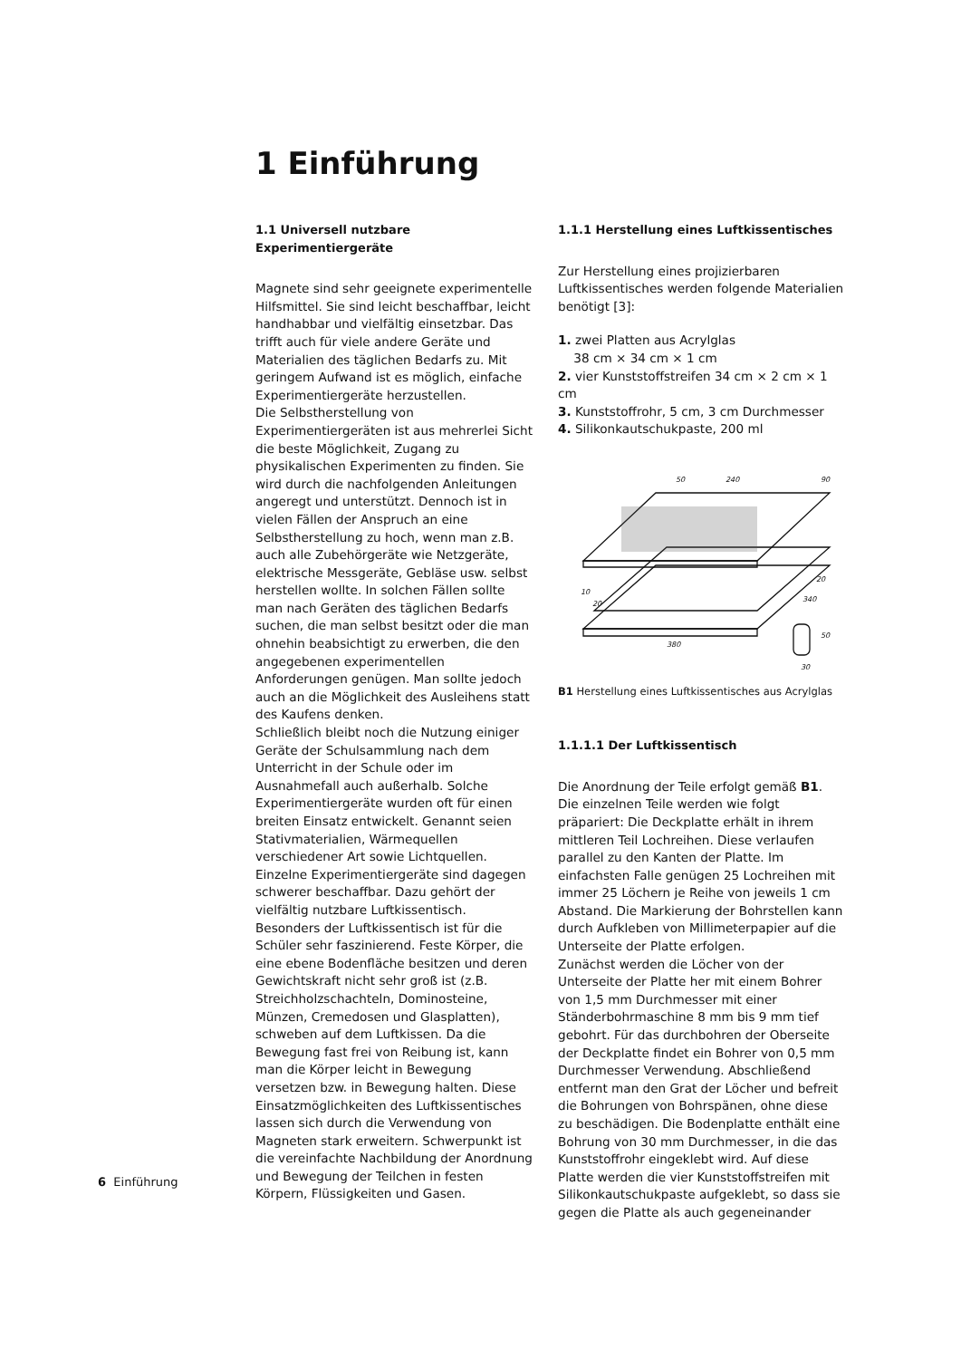1 Einführung
1.1 Universell nutzbare Experimentiergeräte
Magnete sind sehr geeignete experimentelle Hilfsmittel. Sie sind leicht beschaffbar, leicht handhabbar und vielfältig einsetzbar. Das trifft auch für viele andere Geräte und Materialien des täglichen Bedarfs zu. Mit geringem Aufwand ist es möglich, einfache Experimentiergeräte herzustellen.
Die Selbstherstellung von Experimentiergeräten ist aus mehrerlei Sicht die beste Möglichkeit, Zugang zu physikalischen Experimenten zu finden. Sie wird durch die nachfolgenden Anleitungen angeregt und unterstützt. Dennoch ist in vielen Fällen der Anspruch an eine Selbstherstellung zu hoch, wenn man z.B. auch alle Zubehörgeräte wie Netzgeräte, elektrische Messgeräte, Gebläse usw. selbst herstellen wollte. In solchen Fällen sollte man nach Geräten des täglichen Bedarfs suchen, die man selbst besitzt oder die man ohnehin beabsichtigt zu erwerben, die den angegebenen experimentellen Anforderungen genügen. Man sollte jedoch auch an die Möglichkeit des Ausleihens statt des Kaufens denken.
Schließlich bleibt noch die Nutzung einiger Geräte der Schulsammlung nach dem Unterricht in der Schule oder im Ausnahmefall auch außerhalb. Solche Experimentiergeräte wurden oft für einen breiten Einsatz entwickelt. Genannt seien Stativmaterialien, Wärmequellen verschiedener Art sowie Lichtquellen. Einzelne Experimentiergeräte sind dagegen schwerer beschaffbar. Dazu gehört der vielfältig nutzbare Luftkissentisch. Besonders der Luftkissentisch ist für die Schüler sehr faszinierend. Feste Körper, die eine ebene Bodenfläche besitzen und deren Gewichtskraft nicht sehr groß ist (z.B. Streichholzschachteln, Dominosteine, Münzen, Cremedosen und Glasplatten), schweben auf dem Luftkissen. Da die Bewegung fast frei von Reibung ist, kann man die Körper leicht in Bewegung versetzen bzw. in Bewegung halten. Diese Einsatzmöglichkeiten des Luftkissentisches lassen sich durch die Verwendung von Magneten stark erweitern. Schwerpunkt ist die vereinfachte Nachbildung der Anordnung und Bewegung der Teilchen in festen Körpern, Flüssigkeiten und Gasen.
1.1.1 Herstellung eines Luftkissentisches
Zur Herstellung eines projizierbaren Luftkissentisches werden folgende Materialien benötigt [3]:
1. zwei Platten aus Acrylglas
38 cm × 34 cm × 1 cm
2. vier Kunststoffstreifen 34 cm × 2 cm × 1 cm
3. Kunststoffrohr, 5 cm, 3 cm Durchmesser
4. Silikonkautschukpaste, 200 ml
50
240
90
380
30
50
340
20
10
20
B1 Herstellung eines Luftkissentisches aus Acrylglas
1.1.1.1 Der Luftkissentisch
Die Anordnung der Teile erfolgt gemäß B1. Die einzelnen Teile werden wie folgt präpariert: Die Deckplatte erhält in ihrem mittleren Teil Lochreihen. Diese verlaufen parallel zu den Kanten der Platte. Im einfachsten Falle genügen 25 Lochreihen mit immer 25 Löchern je Reihe von jeweils 1 cm Abstand. Die Markierung der Bohrstellen kann durch Aufkleben von Millimeterpapier auf die Unterseite der Platte erfolgen.
Zunächst werden die Löcher von der Unterseite der Platte her mit einem Bohrer von 1,5 mm Durchmesser mit einer Ständerbohrmaschine 8 mm bis 9 mm tief gebohrt. Für das durchbohren der Oberseite der Deckplatte findet ein Bohrer von 0,5 mm Durchmesser Verwendung. Abschließend entfernt man den Grat der Löcher und befreit die Bohrungen von Bohrspänen, ohne diese zu beschädigen. Die Bodenplatte enthält eine Bohrung von 30 mm Durchmesser, in die das Kunststoffrohr eingeklebt wird. Auf diese Platte werden die vier Kunststoffstreifen mit Silikonkautschukpaste aufgeklebt, so dass sie gegen die Platte als auch gegeneinander
6 Einführung